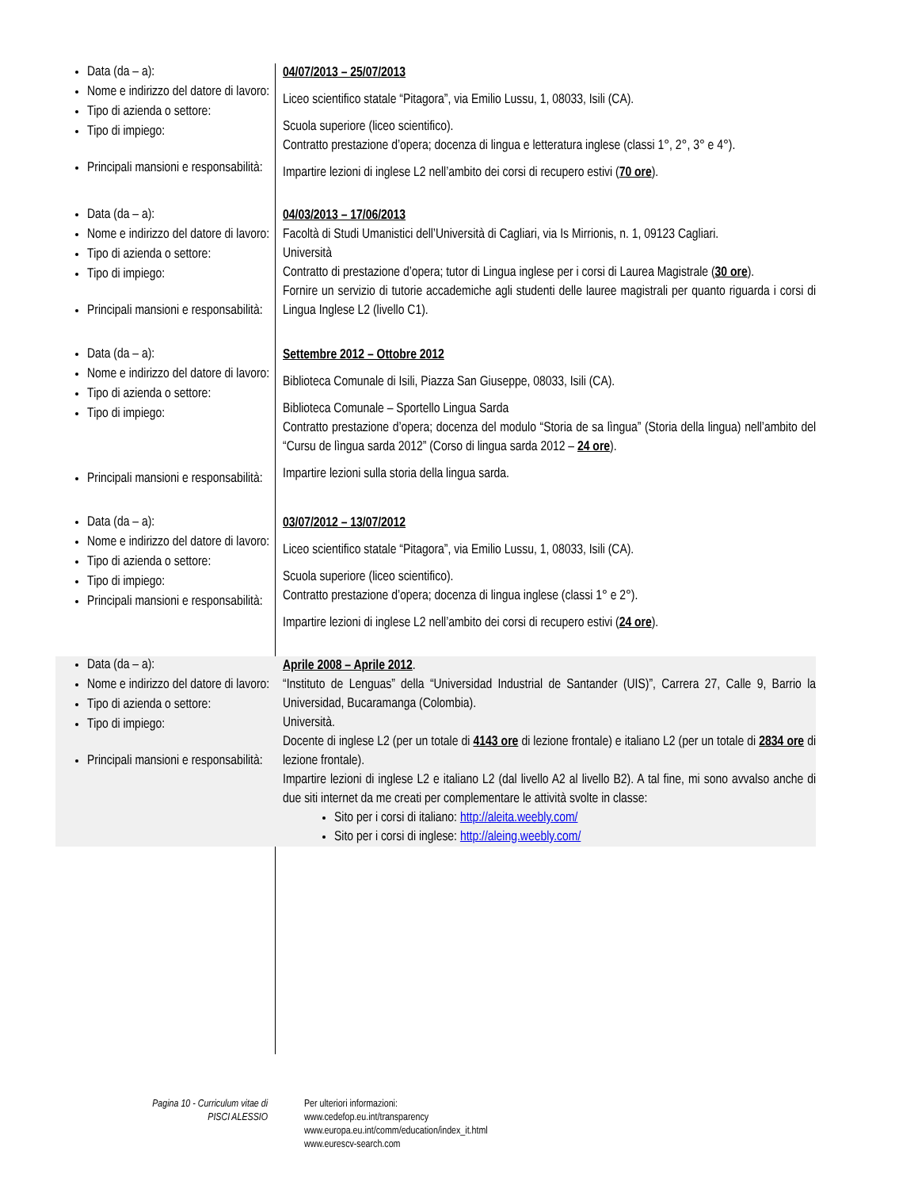Data (da – a):
Nome e indirizzo del datore di lavoro:
Tipo di azienda o settore:
Tipo di impiego:
Principali mansioni e responsabilità:
04/07/2013 – 25/07/2013
Liceo scientifico statale “Pitagora”, via Emilio Lussu, 1, 08033, Isili (CA).
Scuola superiore (liceo scientifico).
Contratto prestazione d’opera; docenza di lingua e letteratura inglese (classi 1°, 2°, 3° e 4°).
Impartire lezioni di inglese L2 nell’ambito dei corsi di recupero estivi (70 ore).
Data (da – a):
Nome e indirizzo del datore di lavoro:
Tipo di azienda o settore:
Tipo di impiego:
Principali mansioni e responsabilità:
04/03/2013 – 17/06/2013
Facoltà di Studi Umanistici dell’Università di Cagliari, via Is Mirrionis, n. 1, 09123 Cagliari.
Università
Contratto di prestazione d’opera; tutor di Lingua inglese per i corsi di Laurea Magistrale (30 ore).
Fornire un servizio di tutorie accademiche agli studenti delle lauree magistrali per quanto riguarda i corsi di Lingua Inglese L2 (livello C1).
Data (da – a):
Nome e indirizzo del datore di lavoro:
Tipo di azienda o settore:
Tipo di impiego:
Principali mansioni e responsabilità:
Settembre 2012 – Ottobre 2012
Biblioteca Comunale di Isili, Piazza San Giuseppe, 08033, Isili (CA).
Biblioteca Comunale – Sportello Lingua Sarda
Contratto prestazione d’opera; docenza del modulo “Storia de sa lìngua” (Storia della lingua) nell’ambito del “Cursu de lìngua sarda 2012” (Corso di lingua sarda 2012 – 24 ore).
Impartire lezioni sulla storia della lingua sarda.
Data (da – a):
Nome e indirizzo del datore di lavoro:
Tipo di azienda o settore:
Tipo di impiego:
Principali mansioni e responsabilità:
03/07/2012 – 13/07/2012
Liceo scientifico statale “Pitagora”, via Emilio Lussu, 1, 08033, Isili (CA).
Scuola superiore (liceo scientifico).
Contratto prestazione d’opera; docenza di lingua inglese (classi 1° e 2°).
Impartire lezioni di inglese L2 nell’ambito dei corsi di recupero estivi (24 ore).
Data (da – a):
Nome e indirizzo del datore di lavoro:
Tipo di azienda o settore:
Tipo di impiego:
Principali mansioni e responsabilità:
Aprile 2008 – Aprile 2012.
“Instituto de Lenguas” della “Universidad Industrial de Santander (UIS)”, Carrera 27, Calle 9, Barrio la Universidad, Bucaramanga (Colombia).
Università.
Docente di inglese L2 (per un totale di 4143 ore di lezione frontale) e italiano L2 (per un totale di 2834 ore di lezione frontale).
Impartire lezioni di inglese L2 e italiano L2 (dal livello A2 al livello B2). A tal fine, mi sono avvalso anche di due siti internet da me creati per complementare le attività svolte in classe:
Sito per i corsi di italiano: http://aleita.weebly.com/
Sito per i corsi di inglese: http://aleing.weebly.com/
Pagina 10 - Curriculum vitae di
PISCI ALESSIO
Per ulteriori informazioni:
www.cedefop.eu.int/transparency
www.europa.eu.int/comm/education/index_it.html
www.eurescv-search.com